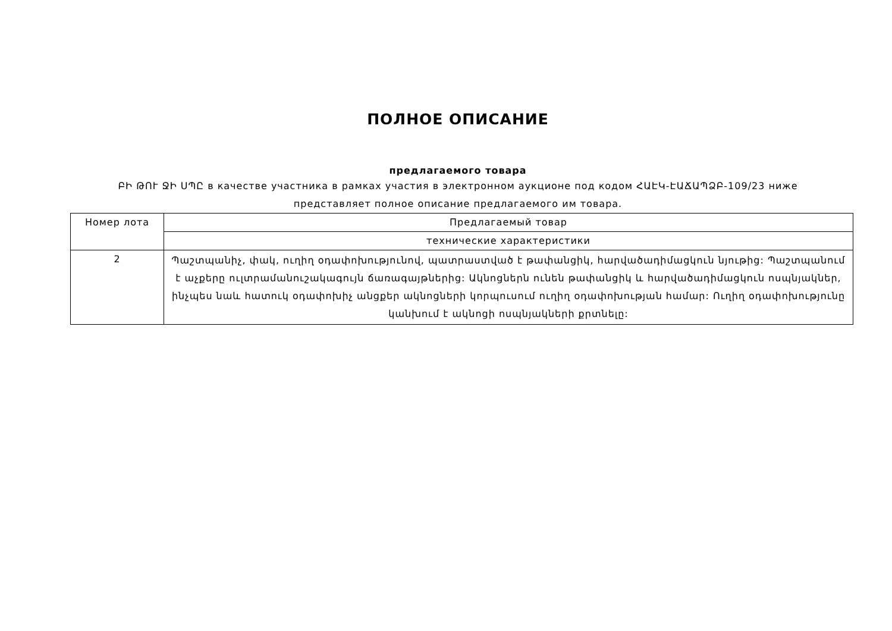ПОЛНОЕ ОПИСАНИЕ
предлагаемого товара
ԲԻ ԹՈՒ ՋԻ ՍՊԸ в качестве участника в рамках участия в электронном аукционе под кодом ՀԱԷԿ-ԷԱՃԱՊՁԲ-109/23 ниже представляет полное описание предлагаемого им товара.
| Номер лота | Предлагаемый товар |
| | технические характеристики |
| 2 | Պաշտպանիչ, փակ, ուղիղ օդափոխությունով, պատրաստված է թափանցիկ, հարվածադիմացկուն նյութից: Պաշտպանում է աչքերը ուլտրամանուշակագույն ճառագայթներից: Ակնոցներն ունեն թափանցիկ և հարվածադիմացկուն ոսպնյակներ, ինչպես նաև հատուկ օդափոխիչ անցքեր ակնոցների կորպուսում ուղիղ օդափոխության համար: Ուղիղ օդափոխությունը կանխում է ակնոցի ոսպնյակների քրտնելը: |